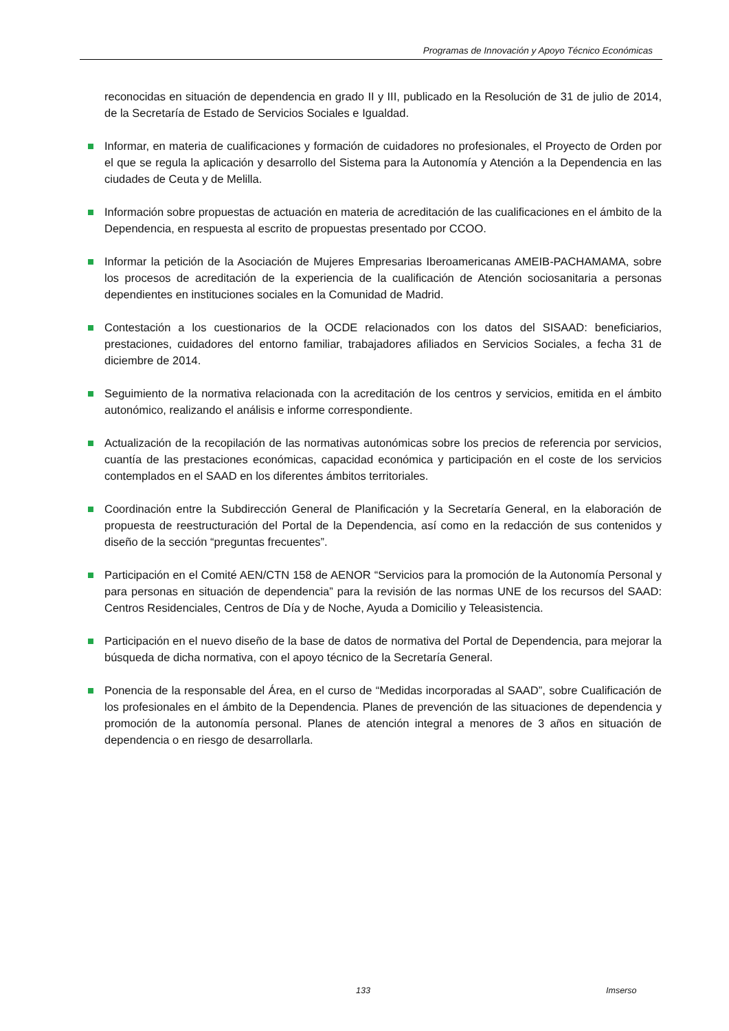Programas de Innovación y Apoyo Técnico Económicas
reconocidas en situación de dependencia en grado II y III, publicado en la Resolución de 31 de julio de 2014, de la Secretaría de Estado de Servicios Sociales e Igualdad.
Informar, en materia de cualificaciones y formación de cuidadores no profesionales, el Proyecto de Orden por el que se regula la aplicación y desarrollo del Sistema para la Autonomía y Atención a la Dependencia en las ciudades de Ceuta y de Melilla.
Información sobre propuestas de actuación en materia de acreditación de las cualificaciones en el ámbito de la Dependencia, en respuesta al escrito de propuestas presentado por CCOO.
Informar la petición de la Asociación de Mujeres Empresarias Iberoamericanas AMEIB-PACHAMAMA, sobre los procesos de acreditación de la experiencia de la cualificación de Atención sociosanitaria a personas dependientes en instituciones sociales en la Comunidad de Madrid.
Contestación a los cuestionarios de la OCDE relacionados con los datos del SISAAD: beneficiarios, prestaciones, cuidadores del entorno familiar, trabajadores afiliados en Servicios Sociales, a fecha 31 de diciembre de 2014.
Seguimiento de la normativa relacionada con la acreditación de los centros y servicios, emitida en el ámbito autonómico, realizando el análisis e informe correspondiente.
Actualización de la recopilación de las normativas autonómicas sobre los precios de referencia por servicios, cuantía de las prestaciones económicas, capacidad económica y participación en el coste de los servicios contemplados en el SAAD en los diferentes ámbitos territoriales.
Coordinación entre la Subdirección General de Planificación y la Secretaría General, en la elaboración de propuesta de reestructuración del Portal de la Dependencia, así como en la redacción de sus contenidos y diseño de la sección “preguntas frecuentes”.
Participación en el Comité AEN/CTN 158 de AENOR “Servicios para la promoción de la Autonomía Personal y para personas en situación de dependencia” para la revisión de las normas UNE de los recursos del SAAD: Centros Residenciales, Centros de Día y de Noche, Ayuda a Domicilio y Teleasistencia.
Participación en el nuevo diseño de la base de datos de normativa del Portal de Dependencia, para mejorar la búsqueda de dicha normativa, con el apoyo técnico de la Secretaría General.
Ponencia de la responsable del Área, en el curso de “Medidas incorporadas al SAAD”, sobre Cualificación de los profesionales en el ámbito de la Dependencia. Planes de prevención de las situaciones de dependencia y promoción de la autonomía personal. Planes de atención integral a menores de 3 años en situación de dependencia o en riesgo de desarrollarla.
133 Imserso